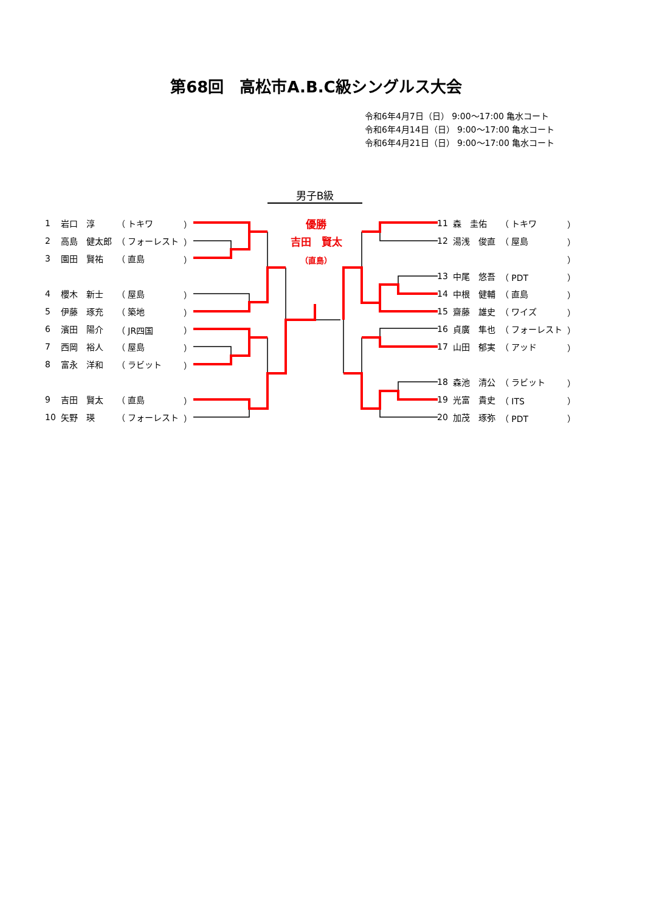第68回　高松市A.B.C級シングルス大会
令和6年4月7日（日） 9:00～17:00 亀水コート
令和6年4月14日（日） 9:00～17:00 亀水コート
令和6年4月21日（日） 9:00～17:00 亀水コート
男子B級
優勝
吉田　賢太
（直島）
| 1 | 岩口 淳 | （ トキワ | ） |
| 2 | 高島 健太郎 | （ フォーレスト | ） |
| 3 | 園田 賢祐 | （ 直島 | ） |
| 4 | 櫻木 新士 | （ 屋島 | ） |
| 5 | 伊藤 琢充 | （ 築地 | ） |
| 6 | 濱田 陽介 | （ JR四国 | ） |
| 7 | 西岡 裕人 | （ 屋島 | ） |
| 8 | 富永 洋和 | （ ラビット | ） |
| 9 | 吉田 賢太 | （ 直島 | ） |
| 10 | 矢野 瑛 | （ フォーレスト | ） |
| 11 | 森 圭佑 | （ トキワ | ） |
| 12 | 湯浅 俊直 | （ 屋島 | ） |
| | | | ） |
| 13 | 中尾 悠吾 | （ PDT | ） |
| 14 | 中根 健輔 | （ 直島 | ） |
| 15 | 齋藤 雄史 | （ ワイズ | ） |
| 16 | 貞廣 隼也 | （ フォーレスト | ） |
| 17 | 山田 郁実 | （ アッド | ） |
| 18 | 森池 清公 | （ ラビット | ） |
| 19 | 光富 貴史 | （ ITS | ） |
| 20 | 加茂 琢弥 | （ PDT | ） |